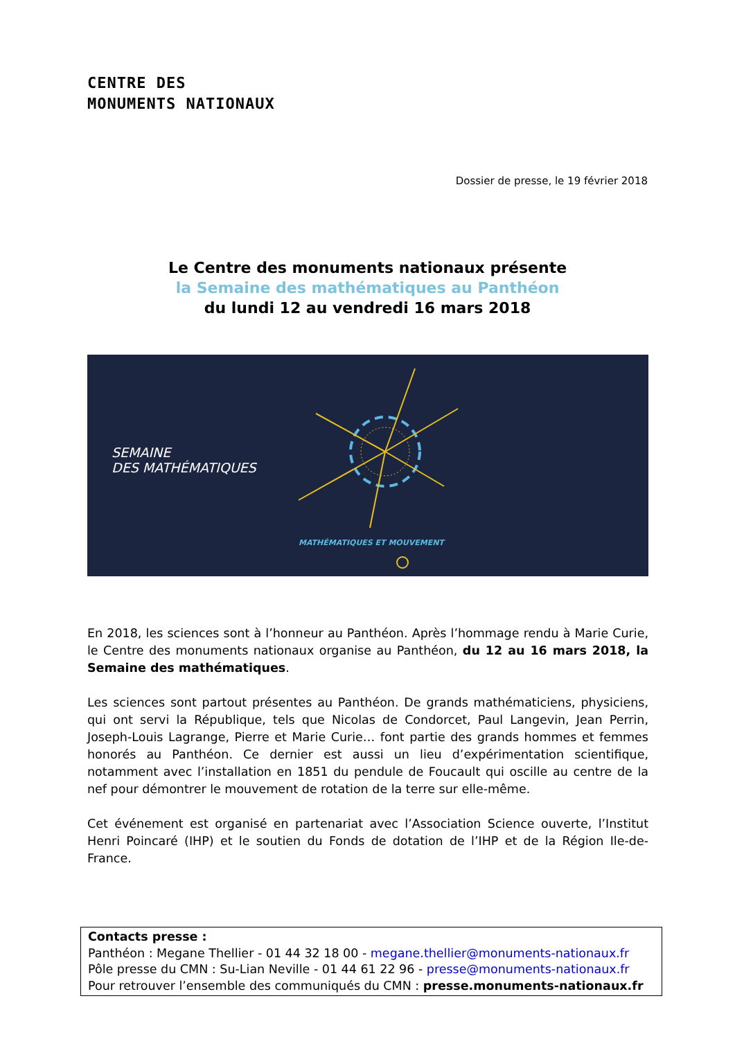CENTRE DES
MONUMENTS NATIONAUX
Dossier de presse, le 19 février 2018
Le Centre des monuments nationaux présente
la Semaine des mathématiques au Panthéon
du lundi 12 au vendredi 16 mars 2018
SEMAINE
DES MATHÉMATIQUES
MATHÉMATIQUES ET MOUVEMENT
En 2018, les sciences sont à l’honneur au Panthéon. Après l’hommage rendu à Marie Curie, le Centre des monuments nationaux organise au Panthéon, du 12 au 16 mars 2018, la Semaine des mathématiques.
Les sciences sont partout présentes au Panthéon. De grands mathématiciens, physiciens, qui ont servi la République, tels que Nicolas de Condorcet, Paul Langevin, Jean Perrin, Joseph-Louis Lagrange, Pierre et Marie Curie… font partie des grands hommes et femmes honorés au Panthéon. Ce dernier est aussi un lieu d’expérimentation scientifique, notamment avec l’installation en 1851 du pendule de Foucault qui oscille au centre de la nef pour démontrer le mouvement de rotation de la terre sur elle-même.
Cet événement est organisé en partenariat avec l’Association Science ouverte, l’Institut Henri Poincaré (IHP) et le soutien du Fonds de dotation de l’IHP et de la Région Ile-de-France.
Contacts presse :
Panthéon : Megane Thellier - 01 44 32 18 00 - megane.thellier@monuments-nationaux.fr
Pôle presse du CMN : Su-Lian Neville - 01 44 61 22 96 - presse@monuments-nationaux.fr
Pour retrouver l’ensemble des communiqués du CMN : presse.monuments-nationaux.fr